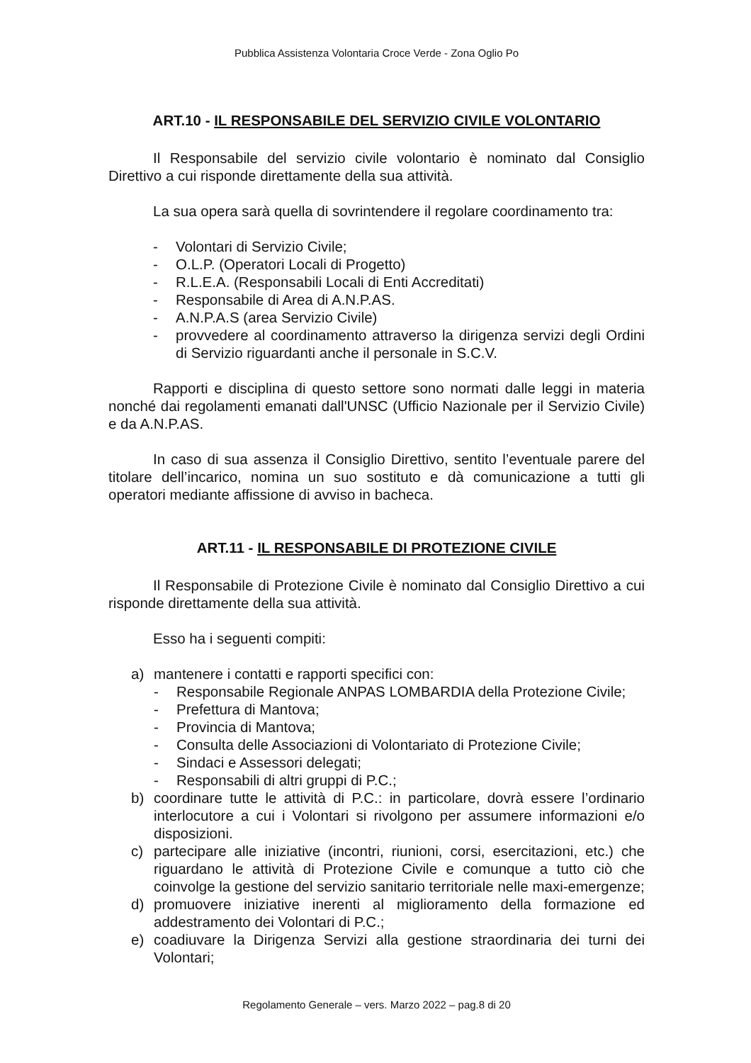Pubblica Assistenza Volontaria Croce Verde - Zona Oglio Po
ART.10 - IL RESPONSABILE DEL SERVIZIO CIVILE VOLONTARIO
Il Responsabile del servizio civile volontario è nominato dal Consiglio Direttivo a cui risponde direttamente della sua attività.
La sua opera sarà quella di sovrintendere il regolare coordinamento tra:
- Volontari di Servizio Civile;
- O.L.P. (Operatori Locali di Progetto)
- R.L.E.A. (Responsabili Locali di Enti Accreditati)
- Responsabile di Area di A.N.P.AS.
- A.N.P.A.S (area Servizio Civile)
- provvedere al coordinamento attraverso la dirigenza servizi degli Ordini di Servizio riguardanti anche il personale in S.C.V.
Rapporti e disciplina di questo settore sono normati dalle leggi in materia nonché dai regolamenti emanati dall'UNSC (Ufficio Nazionale per il Servizio Civile) e da A.N.P.AS.
In caso di sua assenza il Consiglio Direttivo, sentito l’eventuale parere del titolare dell’incarico, nomina un suo sostituto e dà comunicazione a tutti gli operatori mediante affissione di avviso in bacheca.
ART.11 - IL RESPONSABILE DI PROTEZIONE CIVILE
Il Responsabile di Protezione Civile è nominato dal Consiglio Direttivo a cui risponde direttamente della sua attività.
Esso ha i seguenti compiti:
a) mantenere i contatti e rapporti specifici con:
- Responsabile Regionale ANPAS LOMBARDIA della Protezione Civile;
- Prefettura di Mantova;
- Provincia di Mantova;
- Consulta delle Associazioni di Volontariato di Protezione Civile;
- Sindaci e Assessori delegati;
- Responsabili di altri gruppi di P.C.;
b) coordinare tutte le attività di P.C.: in particolare, dovrà essere l’ordinario interlocutore a cui i Volontari si rivolgono per assumere informazioni e/o disposizioni.
c) partecipare alle iniziative (incontri, riunioni, corsi, esercitazioni, etc.) che riguardano le attività di Protezione Civile e comunque a tutto ciò che coinvolge la gestione del servizio sanitario territoriale nelle maxi-emergenze;
d) promuovere iniziative inerenti al miglioramento della formazione ed addestramento dei Volontari di P.C.;
e) coadiuvare la Dirigenza Servizi alla gestione straordinaria dei turni dei Volontari;
Regolamento Generale – vers. Marzo 2022 – pag.8 di 20